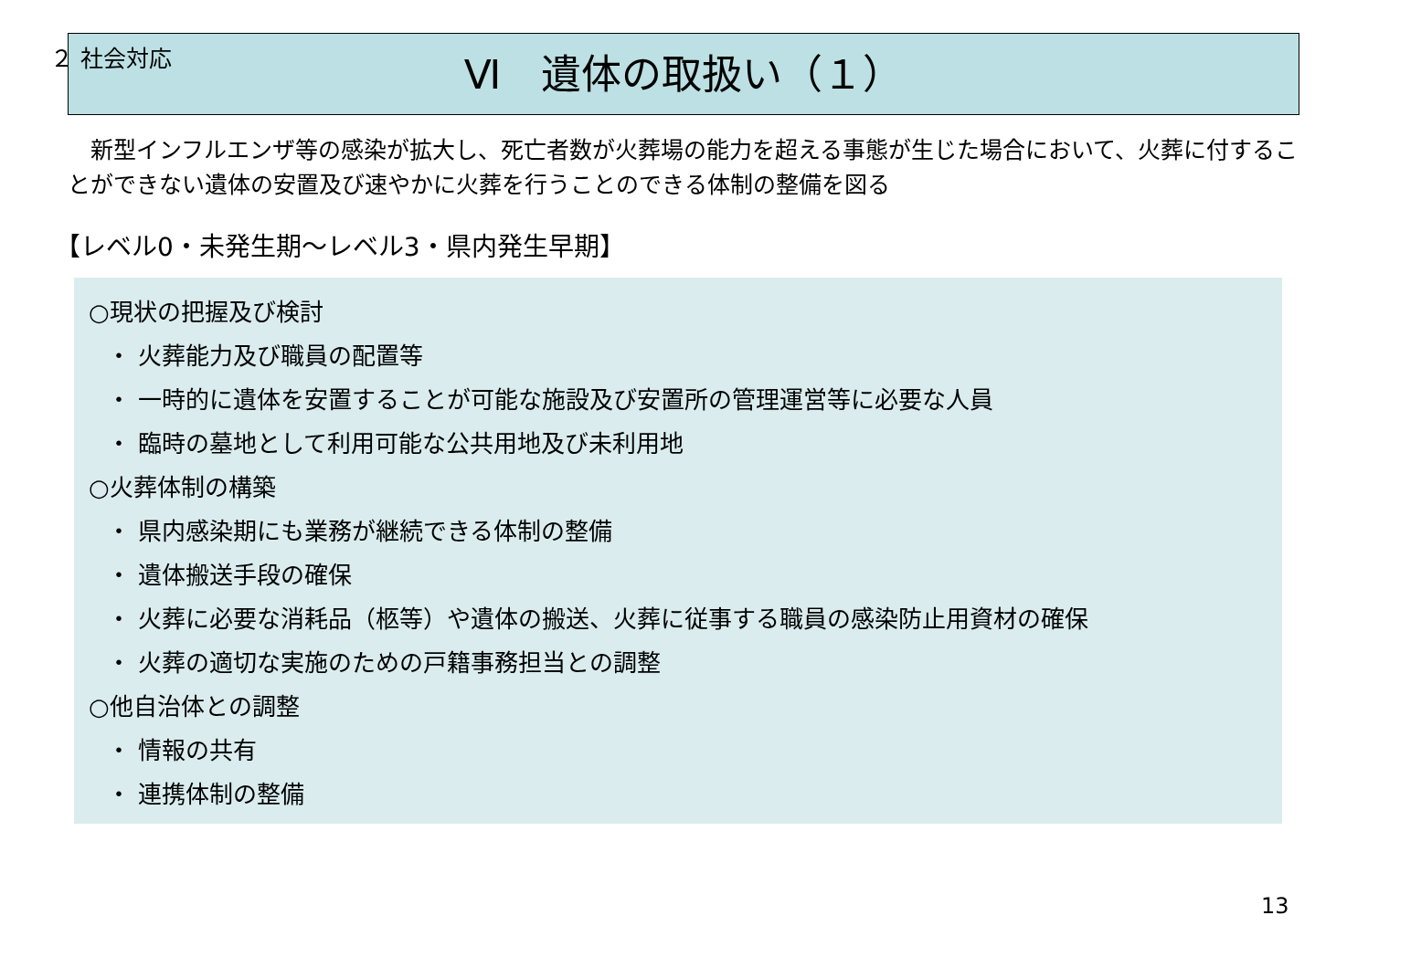２ 社会対応
Ⅵ　遺体の取扱い（１）
　新型インフルエンザ等の感染が拡大し、死亡者数が火葬場の能力を超える事態が生じた場合において、火葬に付することができない遺体の安置及び速やかに火葬を行うことのできる体制の整備を図る
【レベル0・未発生期～レベル3・県内発生早期】
○現状の把握及び検討
・ 火葬能力及び職員の配置等
・ 一時的に遺体を安置することが可能な施設及び安置所の管理運営等に必要な人員
・ 臨時の墓地として利用可能な公共用地及び未利用地
○火葬体制の構築
・ 県内感染期にも業務が継続できる体制の整備
・ 遺体搬送手段の確保
・ 火葬に必要な消耗品（柩等）や遺体の搬送、火葬に従事する職員の感染防止用資材の確保
・ 火葬の適切な実施のための戸籍事務担当との調整
○他自治体との調整
・ 情報の共有
・ 連携体制の整備
13